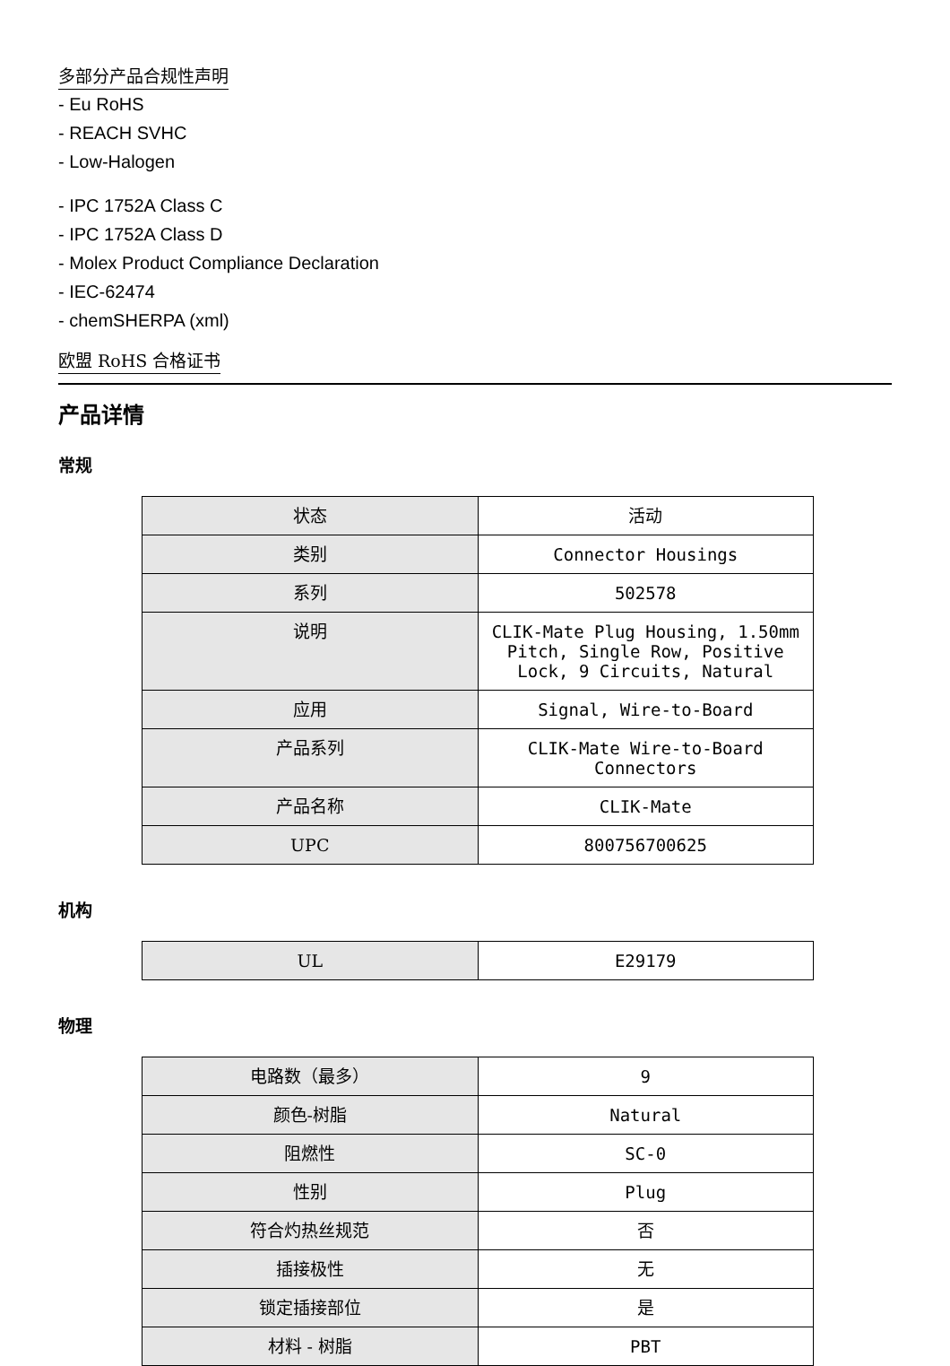多部分产品合规性声明
- Eu RoHS
- REACH SVHC
- Low-Halogen
- IPC 1752A Class C
- IPC 1752A Class D
- Molex Product Compliance Declaration
- IEC-62474
- chemSHERPA (xml)
欧盟 RoHS 合格证书
产品详情
常规
| 状态 | 活动 |
| 类别 | Connector Housings |
| 系列 | 502578 |
| 说明 | CLIK-Mate Plug Housing, 1.50mm Pitch, Single Row, Positive Lock, 9 Circuits, Natural |
| 应用 | Signal, Wire-to-Board |
| 产品系列 | CLIK-Mate Wire-to-Board Connectors |
| 产品名称 | CLIK-Mate |
| UPC | 800756700625 |
机构
| UL | E29179 |
物理
| 电路数（最多） | 9 |
| 颜色-树脂 | Natural |
| 阻燃性 | SC-0 |
| 性别 | Plug |
| 符合灼热丝规范 | 否 |
| 插接极性 | 无 |
| 锁定插接部位 | 是 |
| 材料 - 树脂 | PBT |